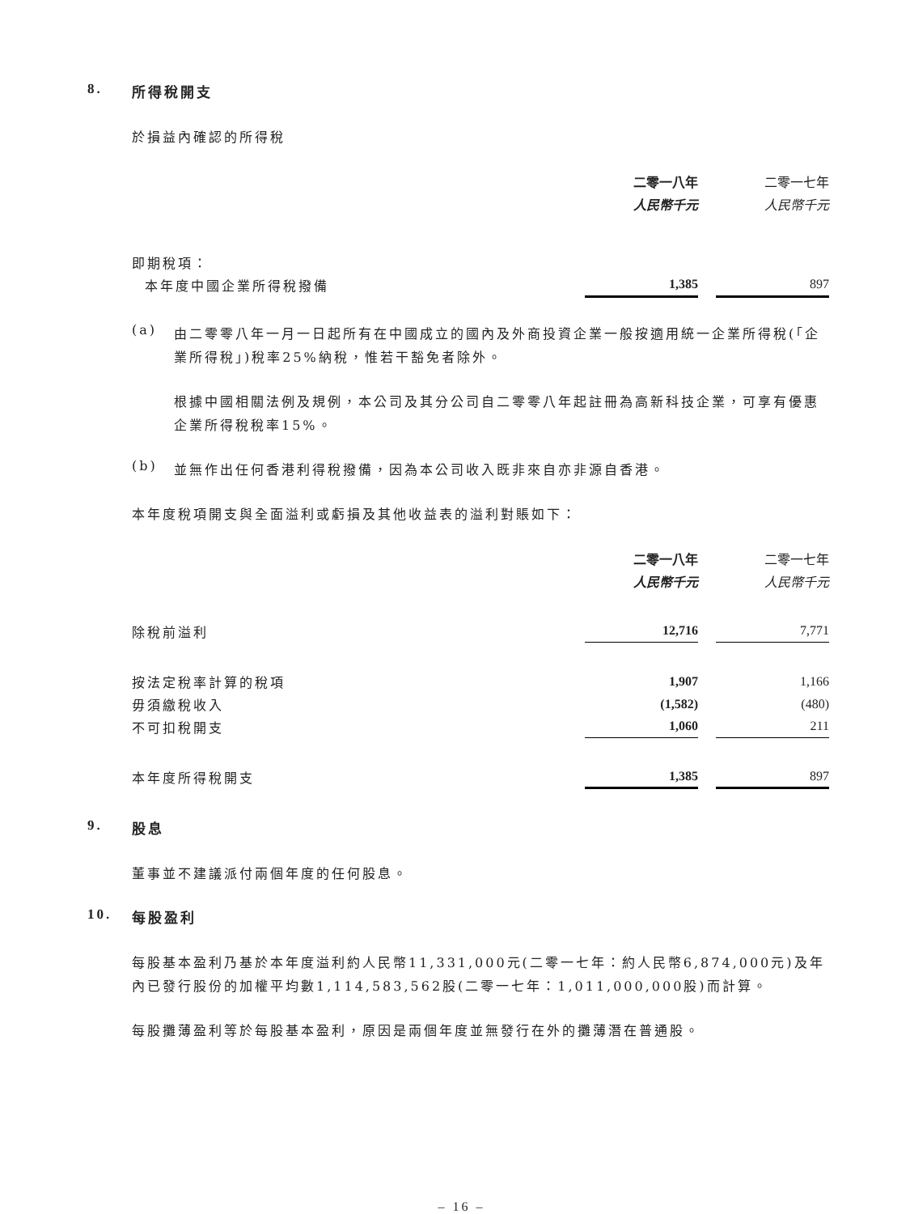8. 所得稅開支
於損益內確認的所得稅
| | 二零一八年 | | 二零一七年 |
| | 人民幣千元 | | 人民幣千元 |
| 即期稅項： | | | |
| 本年度中國企業所得稅撥備 | 1,385 | | 897 |
(a)
由二零零八年一月一日起所有在中國成立的國內及外商投資企業一般按適用統一企業所得稅(「企業所得稅」)稅率25%納稅，惟若干豁免者除外。
根據中國相關法例及規例，本公司及其分公司自二零零八年起註冊為高新科技企業，可享有優惠企業所得稅稅率15%。
(b)
並無作出任何香港利得稅撥備，因為本公司收入既非來自亦非源自香港。
本年度稅項開支與全面溢利或虧損及其他收益表的溢利對賬如下：
| | 二零一八年 | | 二零一七年 |
| | 人民幣千元 | | 人民幣千元 |
| 除稅前溢利 | 12,716 | | 7,771 |
| 按法定稅率計算的稅項 | 1,907 | | 1,166 |
| 毋須繳稅收入 | (1,582) | | (480) |
| 不可扣稅開支 | 1,060 | | 211 |
| 本年度所得稅開支 | 1,385 | | 897 |
9. 股息
董事並不建議派付兩個年度的任何股息。
10. 每股盈利
每股基本盈利乃基於本年度溢利約人民幣11,331,000元(二零一七年：約人民幣6,874,000元)及年內已發行股份的加權平均數1,114,583,562股(二零一七年：1,011,000,000股)而計算。
每股攤薄盈利等於每股基本盈利，原因是兩個年度並無發行在外的攤薄潛在普通股。
– 16 –